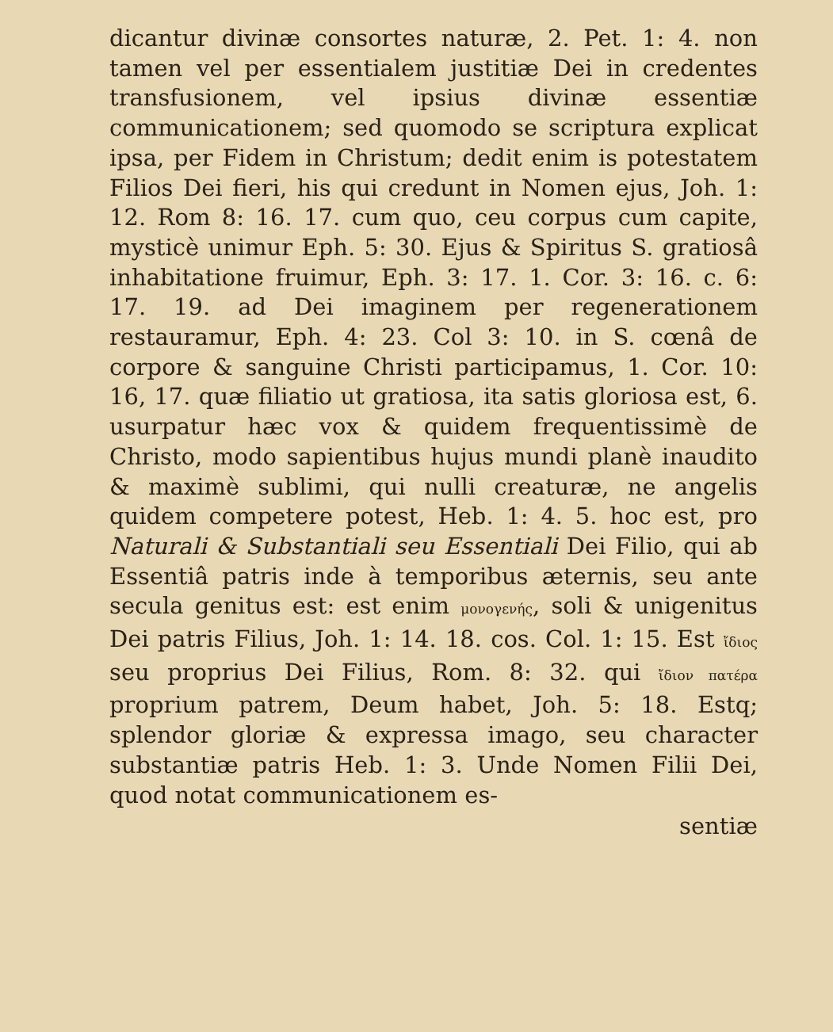dicantur divinæ consortes naturæ, 2. Pet. 1: 4. non tamen vel per essentialem justitiæ Dei in credentes transfusionem, vel ipsius divinæ essentiæ communicationem; sed quomodo se scriptura explicat ipsa, per Fidem in Christum; dedit enim is potestatem Filios Dei fieri, his qui credunt in Nomen ejus, Joh. 1: 12. Rom 8: 16. 17. cum quo, ceu corpus cum capite, mysticè unimur Eph. 5: 30. Ejus & Spiritus S. gratiosâ inhabitatione fruimur, Eph. 3: 17. 1. Cor. 3: 16. c. 6: 17. 19. ad Dei imaginem per regenerationem restauramur, Eph. 4: 23. Col 3: 10. in S. cœnâ de corpore & sanguine Christi participamus, 1. Cor. 10: 16, 17. quæ filiatio ut gratiosa, ita satis gloriosa est, 6. usurpatur hæc vox & quidem frequentissimè de Christo, modo sapientibus hujus mundi planè inaudito & maximè sublimi, qui nulli creaturæ, ne angelis quidem competere potest, Heb. 1: 4. 5. hoc est, pro Naturali & Substantiali seu Essentiali Dei Filio, qui ab Essentiâ patris inde à temporibus æternis, seu ante secula genitus est: est enim μονογενής, soli & unigenitus Dei patris Filius, Joh. 1: 14. 18. cos. Col. 1: 15. Est ἴδιος seu proprius Dei Filius, Rom. 8: 32. qui ἴδιον πατέρα proprium patrem, Deum habet, Joh. 5: 18. Estq; splendor gloriæ & expressa imago, seu character substantiæ patris Heb. 1: 3. Unde Nomen Filii Dei, quod notat communicationem es-
sentiæ